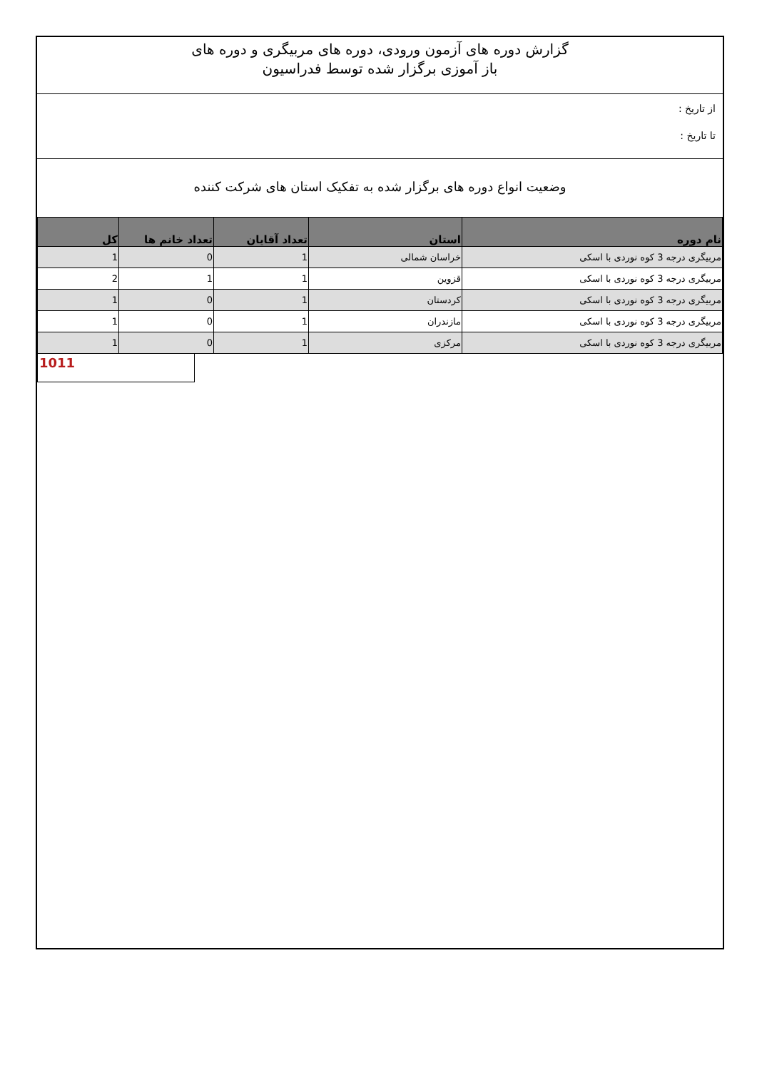گزارش دوره های آزمون ورودی، دوره های مربیگری و دوره های
باز آموزی برگزار شده توسط فدراسیون
از تاریخ :
تا تاریخ :
وضعیت انواع دوره های برگزار شده به تفکیک استان های شرکت کننده
| نام دوره | استان | تعداد آقایان | تعداد خانم ها | کل |
| --- | --- | --- | --- | --- |
| مربیگری درجه 3 کوه نوردی با اسکی | خراسان شمالی | 1 | 0 | 1 |
| مربیگری درجه 3 کوه نوردی با اسکی | قزوین | 1 | 1 | 2 |
| مربیگری درجه 3 کوه نوردی با اسکی | کردستان | 1 | 0 | 1 |
| مربیگری درجه 3 کوه نوردی با اسکی | مازندران | 1 | 0 | 1 |
| مربیگری درجه 3 کوه نوردی با اسکی | مرکزی | 1 | 0 | 1 |
1011